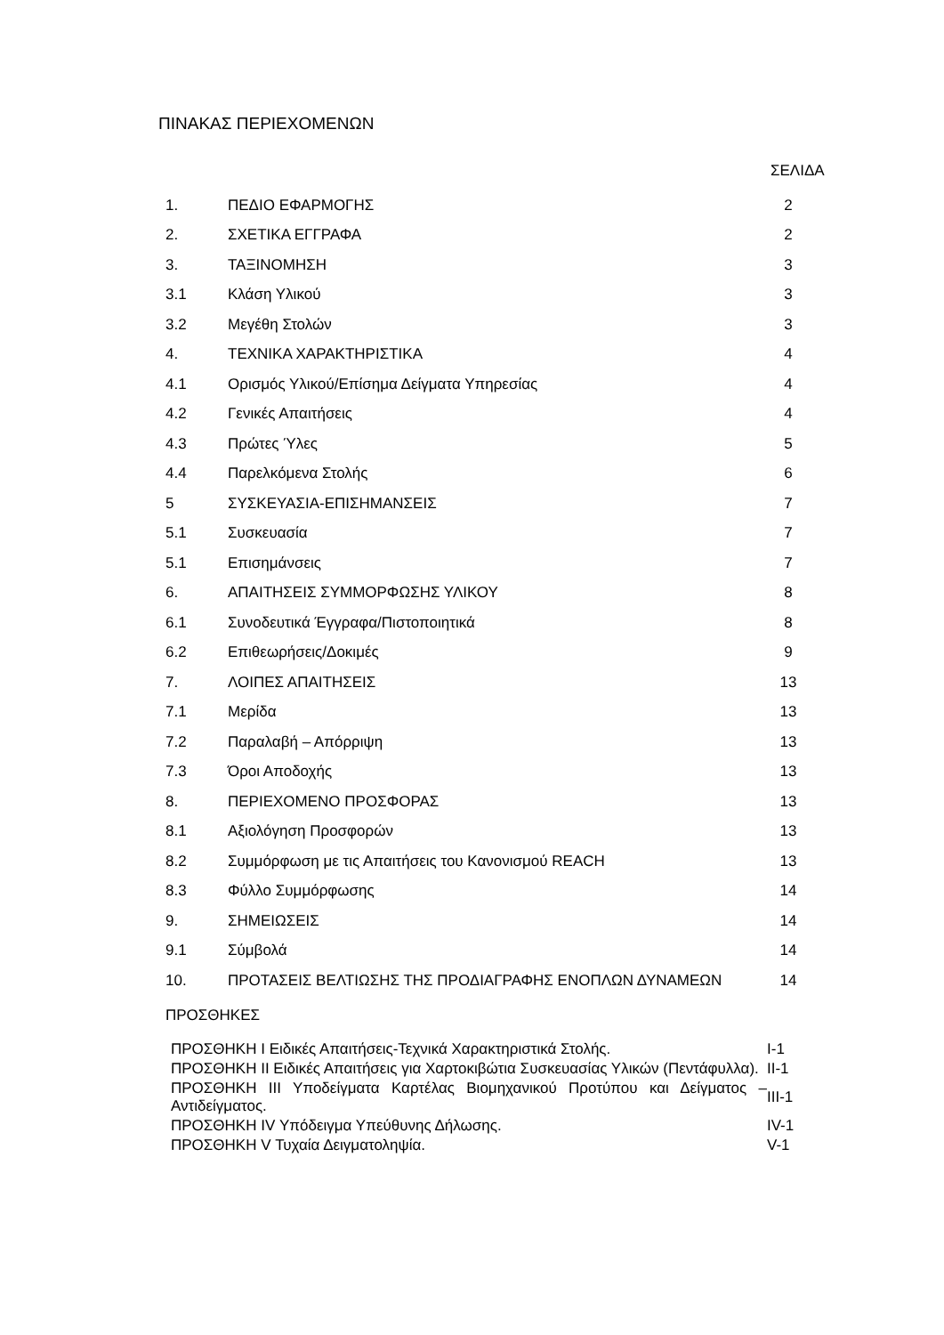ΠΙΝΑΚΑΣ ΠΕΡΙΕΧΟΜΕΝΩΝ
ΣΕΛΙΔΑ
| 1. | ΠΕΔΙΟ ΕΦΑΡΜΟΓΗΣ | 2 |
| 2. | ΣΧΕΤΙΚΑ ΕΓΓΡΑΦΑ | 2 |
| 3. | ΤΑΞΙΝΟΜΗΣΗ | 3 |
| 3.1 | Κλάση Υλικού | 3 |
| 3.2 | Μεγέθη Στολών | 3 |
| 4. | ΤΕΧΝΙΚΑ ΧΑΡΑΚΤΗΡΙΣΤΙΚΑ | 4 |
| 4.1 | Ορισμός Υλικού/Επίσημα Δείγματα Υπηρεσίας | 4 |
| 4.2 | Γενικές Απαιτήσεις | 4 |
| 4.3 | Πρώτες Ύλες | 5 |
| 4.4 | Παρελκόμενα Στολής | 6 |
| 5 | ΣΥΣΚΕΥΑΣΙΑ-ΕΠΙΣΗΜΑΝΣΕΙΣ | 7 |
| 5.1 | Συσκευασία | 7 |
| 5.1 | Επισημάνσεις | 7 |
| 6. | ΑΠΑΙΤΗΣΕΙΣ ΣΥΜΜΟΡΦΩΣΗΣ ΥΛΙΚΟΥ | 8 |
| 6.1 | Συνοδευτικά Έγγραφα/Πιστοποιητικά | 8 |
| 6.2 | Επιθεωρήσεις/Δοκιμές | 9 |
| 7. | ΛΟΙΠΕΣ ΑΠΑΙΤΗΣΕΙΣ | 13 |
| 7.1 | Μερίδα | 13 |
| 7.2 | Παραλαβή – Απόρριψη | 13 |
| 7.3 | Όροι Αποδοχής | 13 |
| 8. | ΠΕΡΙΕΧΟΜΕΝΟ ΠΡΟΣΦΟΡΑΣ | 13 |
| 8.1 | Αξιολόγηση Προσφορών | 13 |
| 8.2 | Συμμόρφωση με τις Απαιτήσεις του Κανονισμού REACH | 13 |
| 8.3 | Φύλλο Συμμόρφωσης | 14 |
| 9. | ΣΗΜΕΙΩΣΕΙΣ | 14 |
| 9.1 | Σύμβολά | 14 |
| 10. | ΠΡΟΤΑΣΕΙΣ ΒΕΛΤΙΩΣΗΣ ΤΗΣ ΠΡΟΔΙΑΓΡΑΦΗΣ ΕΝΟΠΛΩΝ ΔΥΝΑΜΕΩΝ | 14 |
| ΠΡΟΣΘΗΚΕΣ | | |
| ΠΡΟΣΘΗΚΗ Ι Ειδικές Απαιτήσεις-Τεχνικά Χαρακτηριστικά Στολής. | Ι-1 |
| ΠΡΟΣΘΗΚΗ ΙΙ Ειδικές Απαιτήσεις για Χαρτοκιβώτια Συσκευασίας Υλικών (Πεντάφυλλα). | ΙΙ-1 |
| ΠΡΟΣΘΗΚΗ ΙΙΙ Υποδείγματα Καρτέλας Βιομηχανικού Προτύπου και Δείγματος – Αντιδείγματος. | ΙΙΙ-1 |
| ΠΡΟΣΘΗΚΗ ΙV Υπόδειγμα Υπεύθυνης Δήλωσης. | ΙV-1 |
| ΠΡΟΣΘΗΚΗ V Τυχαία Δειγματοληψία. | V-1 |